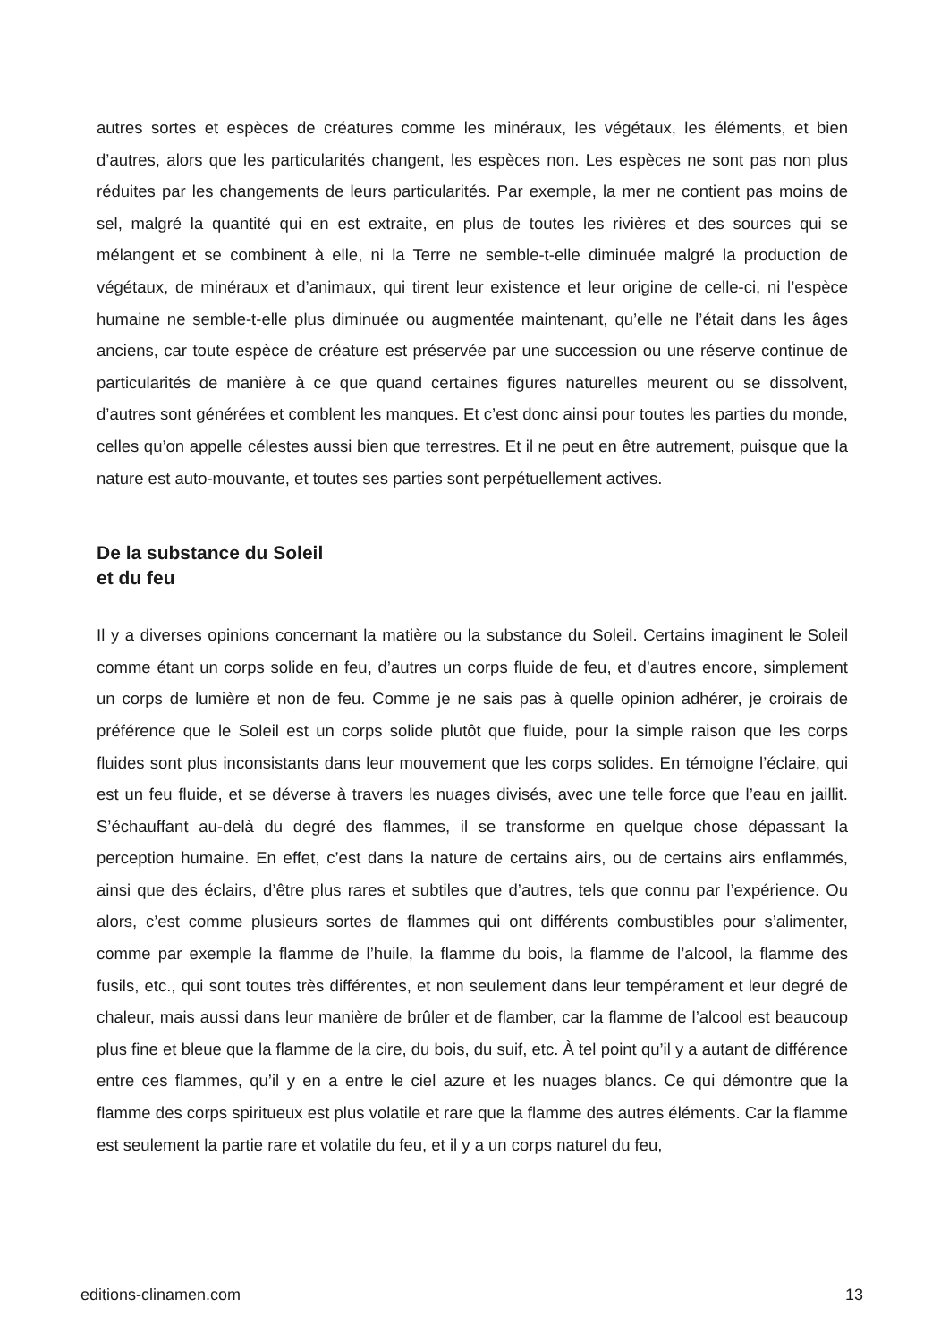autres sortes et espèces de créatures comme les minéraux, les végétaux, les éléments, et bien d’autres, alors que les particularités changent, les espèces non. Les espèces ne sont pas non plus réduites par les changements de leurs particularités. Par exemple, la mer ne contient pas moins de sel, malgré la quantité qui en est extraite, en plus de toutes les rivières et des sources qui se mélangent et se combinent à elle, ni la Terre ne semble-t-elle diminuée malgré la production de végétaux, de minéraux et d’animaux, qui tirent leur existence et leur origine de celle-ci, ni l’espèce humaine ne semble-t-elle plus diminuée ou augmentée maintenant, qu’elle ne l’était dans les âges anciens, car toute espèce de créature est préservée par une succession ou une réserve continue de particularités de manière à ce que quand certaines figures naturelles meurent ou se dissolvent, d’autres sont générées et comblent les manques. Et c’est donc ainsi pour toutes les parties du monde, celles qu’on appelle célestes aussi bien que terrestres. Et il ne peut en être autrement, puisque que la nature est auto-mouvante, et toutes ses parties sont perpétuellement actives.
De la substance du Soleil
et du feu
Il y a diverses opinions concernant la matière ou la substance du Soleil. Certains imaginent le Soleil comme étant un corps solide en feu, d’autres un corps fluide de feu, et d’autres encore, simplement un corps de lumière et non de feu. Comme je ne sais pas à quelle opinion adhérer, je croirais de préférence que le Soleil est un corps solide plutôt que fluide, pour la simple raison que les corps fluides sont plus inconsistants dans leur mouvement que les corps solides. En témoigne l’éclaire, qui est un feu fluide, et se déverse à travers les nuages divisés, avec une telle force que l’eau en jaillit. S’échauffant au-delà du degré des flammes, il se transforme en quelque chose dépassant la perception humaine. En effet, c’est dans la nature de certains airs, ou de certains airs enflammés, ainsi que des éclairs, d’être plus rares et subtiles que d’autres, tels que connu par l’expérience. Ou alors, c’est comme plusieurs sortes de flammes qui ont différents combustibles pour s’alimenter, comme par exemple la flamme de l’huile, la flamme du bois, la flamme de l’alcool, la flamme des fusils, etc., qui sont toutes très différentes, et non seulement dans leur tempérament et leur degré de chaleur, mais aussi dans leur manière de brûler et de flamber, car la flamme de l’alcool est beaucoup plus fine et bleue que la flamme de la cire, du bois, du suif, etc. À tel point qu’il y a autant de différence entre ces flammes, qu’il y en a entre le ciel azure et les nuages blancs. Ce qui démontre que la flamme des corps spiritueux est plus volatile et rare que la flamme des autres éléments. Car la flamme est seulement la partie rare et volatile du feu, et il y a un corps naturel du feu,
editions-clinamen.com 13